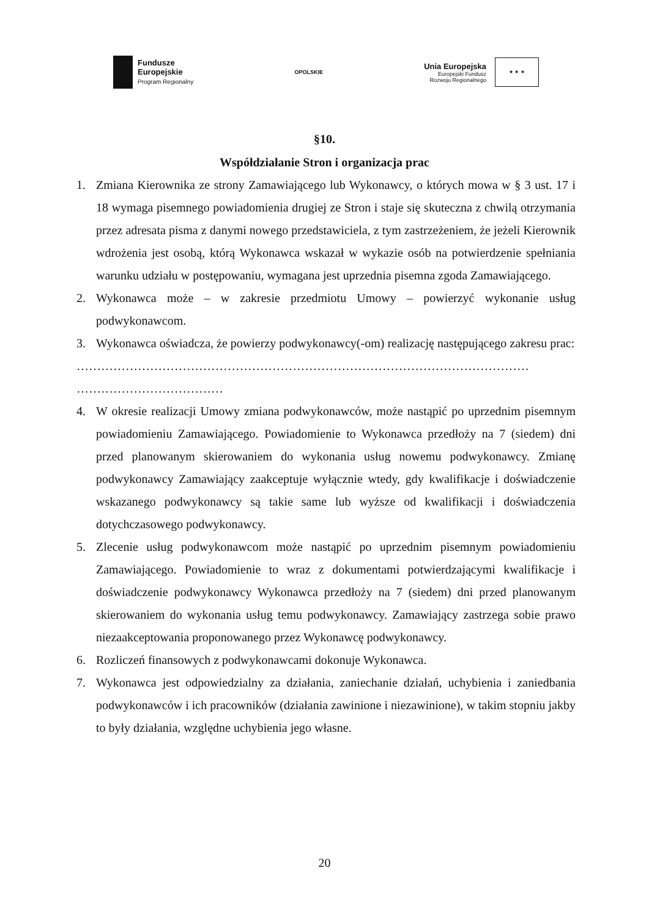Fundusze
Europejskie
Program Regionalny
OPOLSKIE
Unia Europejska
Europejski Fundusz
Rozwoju Regionalnego
★ ★ ★
§10.
Współdziałanie Stron i organizacja prac
1. Zmiana Kierownika ze strony Zamawiającego lub Wykonawcy, o których mowa w § 3 ust. 17 i 18 wymaga pisemnego powiadomienia drugiej ze Stron i staje się skuteczna z chwilą otrzymania przez adresata pisma z danymi nowego przedstawiciela, z tym zastrzeżeniem, że jeżeli Kierownik wdrożenia jest osobą, którą Wykonawca wskazał w wykazie osób na potwierdzenie spełniania warunku udziału w postępowaniu, wymagana jest uprzednia pisemna zgoda Zamawiającego.
2. Wykonawca może – w zakresie przedmiotu Umowy – powierzyć wykonanie usług podwykonawcom.
3. Wykonawca oświadcza, że powierzy podwykonawcy(-om) realizację następującego zakresu prac:
…………………………………………………………………………………………………
………………………………
4. W okresie realizacji Umowy zmiana podwykonawców, może nastąpić po uprzednim pisemnym powiadomieniu Zamawiającego. Powiadomienie to Wykonawca przedłoży na 7 (siedem) dni przed planowanym skierowaniem do wykonania usług nowemu podwykonawcy. Zmianę podwykonawcy Zamawiający zaakceptuje wyłącznie wtedy, gdy kwalifikacje i doświadczenie wskazanego podwykonawcy są takie same lub wyższe od kwalifikacji i doświadczenia dotychczasowego podwykonawcy.
5. Zlecenie usług podwykonawcom może nastąpić po uprzednim pisemnym powiadomieniu Zamawiającego. Powiadomienie to wraz z dokumentami potwierdzającymi kwalifikacje i doświadczenie podwykonawcy Wykonawca przedłoży na 7 (siedem) dni przed planowanym skierowaniem do wykonania usług temu podwykonawcy. Zamawiający zastrzega sobie prawo niezaakceptowania proponowanego przez Wykonawcę podwykonawcy.
6. Rozliczeń finansowych z podwykonawcami dokonuje Wykonawca.
7. Wykonawca jest odpowiedzialny za działania, zaniechanie działań, uchybienia i zaniedbania podwykonawców i ich pracowników (działania zawinione i niezawinione), w takim stopniu jakby to były działania, względne uchybienia jego własne.
20